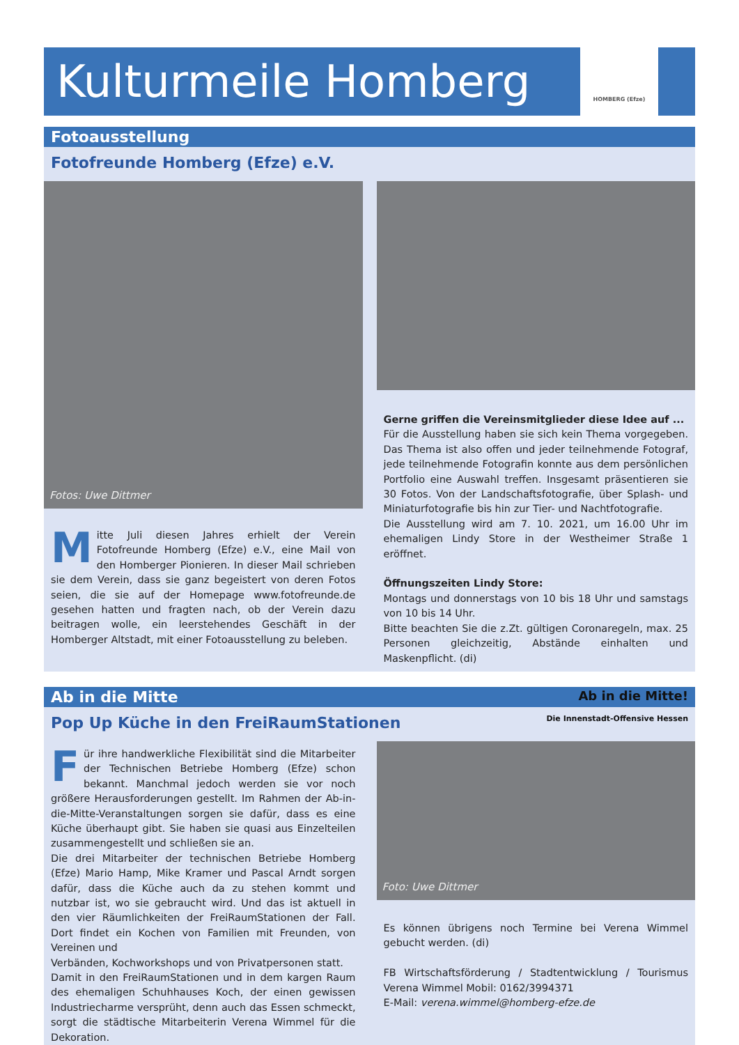Kulturmeile Homberg
HOMBERG (Efze)
Fotoausstellung
Fotofreunde Homberg (Efze) e.V.
Fotos: Uwe Dittmer
Mitte Juli diesen Jahres erhielt der Verein Fotofreunde Homberg (Efze) e.V., eine Mail von den Homberger Pionieren. In dieser Mail schrieben sie dem Verein, dass sie ganz begeistert von deren Fotos seien, die sie auf der Homepage www.fotofreunde.de gesehen hatten und fragten nach, ob der Verein dazu beitragen wolle, ein leerstehendes Geschäft in der Homberger Altstadt, mit einer Fotoausstellung zu beleben.
Gerne griffen die Vereinsmitglieder diese Idee auf ...
Für die Ausstellung haben sie sich kein Thema vorgegeben. Das Thema ist also offen und jeder teilnehmende Fotograf, jede teilnehmende Fotografin konnte aus dem persönlichen Portfolio eine Auswahl treffen. Insgesamt präsentieren sie 30 Fotos. Von der Landschaftsfotografie, über Splash- und Miniaturfotografie bis hin zur Tier- und Nachtfotografie.
Die Ausstellung wird am 7. 10. 2021, um 16.00 Uhr im ehemaligen Lindy Store in der Westheimer Straße 1 eröffnet.
Öffnungszeiten Lindy Store:
Montags und donnerstags von 10 bis 18 Uhr und samstags von 10 bis 14 Uhr.
Bitte beachten Sie die z.Zt. gültigen Coronaregeln, max. 25 Personen gleichzeitig, Abstände einhalten und Maskenpflicht. (di)
Ab in die Mitte Ab in die Mitte!
Pop Up Küche in den FreiRaumStationen Die Innenstadt-Offensive Hessen
Für ihre handwerkliche Flexibilität sind die Mitarbeiter der Technischen Betriebe Homberg (Efze) schon bekannt. Manchmal jedoch werden sie vor noch größere Herausforderungen gestellt. Im Rahmen der Ab-in-die-Mitte-Veranstaltungen sorgen sie dafür, dass es eine Küche überhaupt gibt. Sie haben sie quasi aus Einzelteilen zusammengestellt und schließen sie an.
Die drei Mitarbeiter der technischen Betriebe Homberg (Efze) Mario Hamp, Mike Kramer und Pascal Arndt sorgen dafür, dass die Küche auch da zu stehen kommt und nutzbar ist, wo sie gebraucht wird. Und das ist aktuell in den vier Räumlichkeiten der FreiRaumStationen der Fall. Dort findet ein Kochen von Familien mit Freunden, von Vereinen und
Verbänden, Kochworkshops und von Privatpersonen statt.
Damit in den FreiRaumStationen und in dem kargen Raum des ehemaligen Schuhhauses Koch, der einen gewissen Industriecharme versprüht, denn auch das Essen schmeckt, sorgt die städtische Mitarbeiterin Verena Wimmel für die Dekoration.
Foto: Uwe Dittmer
Es können übrigens noch Termine bei Verena Wimmel gebucht werden. (di)
FB Wirtschaftsförderung / Stadtentwicklung / Tourismus Verena Wimmel Mobil: 0162/3994371
E-Mail: verena.wimmel@homberg-efze.de